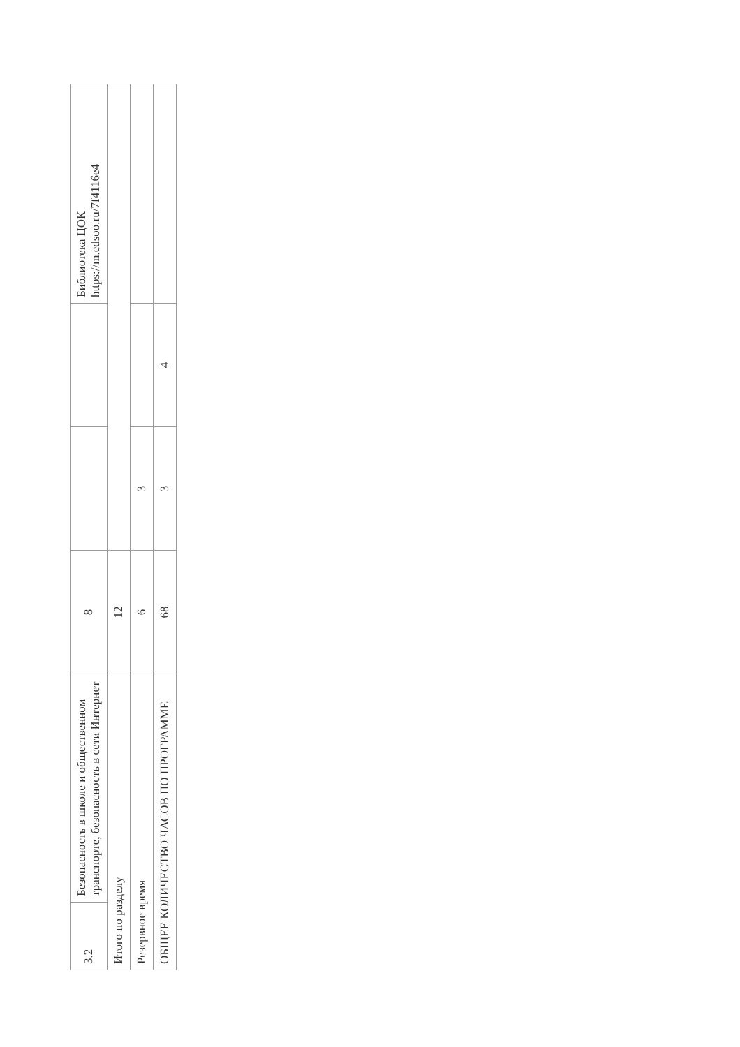| 3.2 | Безопасность в школе и общественном транспорте, безопасность в сети Интернет | 8 | | | Библиотека ЦОК https://m.edsoo.ru/7f4116e4 |
| Итого по разделу | | 12 | | | |
| Резервное время | | 6 | 3 | | |
| ОБЩЕЕ КОЛИЧЕСТВО ЧАСОВ ПО ПРОГРАММЕ | | 68 | 3 | 4 | |